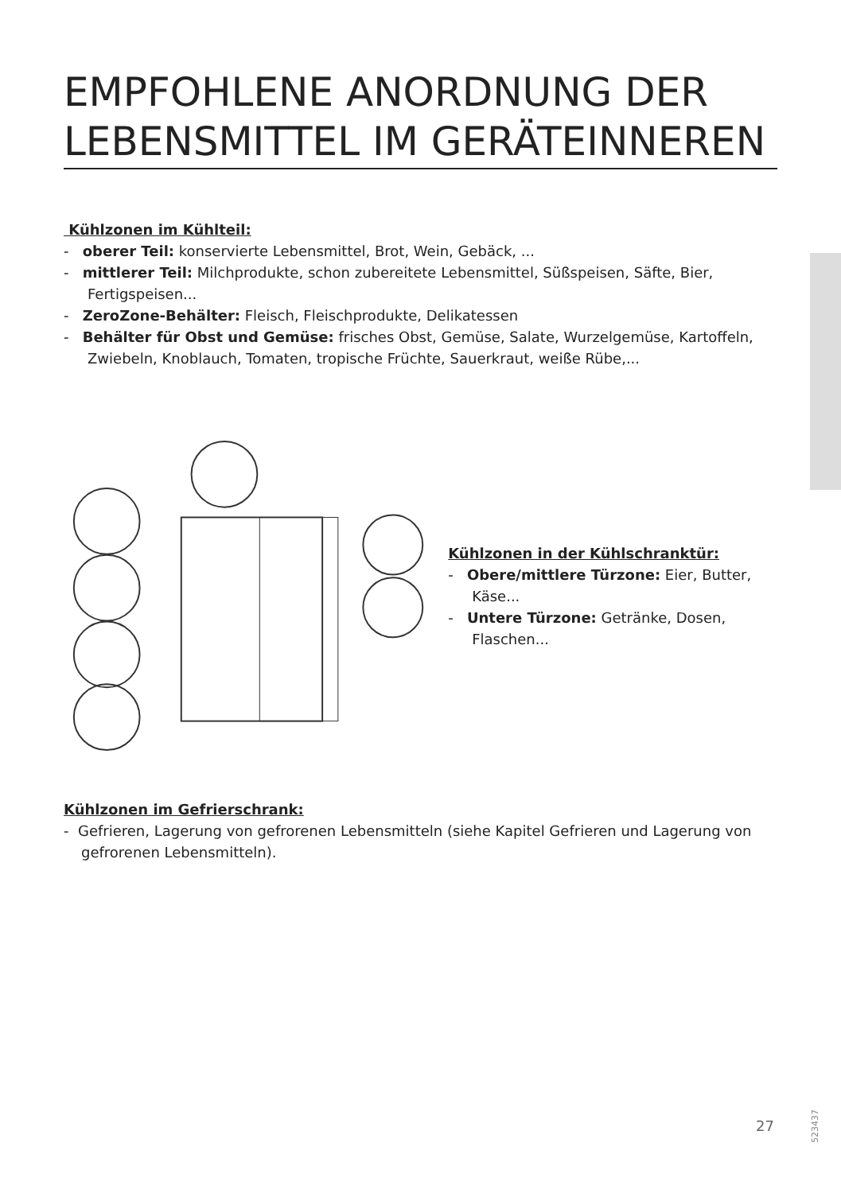EMPFOHLENE ANORDNUNG DER LEBENSMITTEL IM GERÄTEINNEREN
Kühlzonen im Kühlteil:
- oberer Teil: konservierte Lebensmittel, Brot, Wein, Gebäck, ...
- mittlerer Teil: Milchprodukte, schon zubereitete Lebensmittel, Süßspeisen, Säfte, Bier, Fertigspeisen...
- ZeroZone-Behälter: Fleisch, Fleischprodukte, Delikatessen
- Behälter für Obst und Gemüse: frisches Obst, Gemüse, Salate, Wurzelgemüse, Kartoffeln, Zwiebeln, Knoblauch, Tomaten, tropische Früchte, Sauerkraut, weiße Rübe,...
Kühlzonen in der Kühlschranktür:
- Obere/mittlere Türzone: Eier, Butter, Käse...
- Untere Türzone: Getränke, Dosen, Flaschen...
Kühlzonen im Gefrierschrank:
- Gefrieren, Lagerung von gefrorenen Lebensmitteln (siehe Kapitel Gefrieren und Lagerung von gefrorenen Lebensmitteln).
523437
27